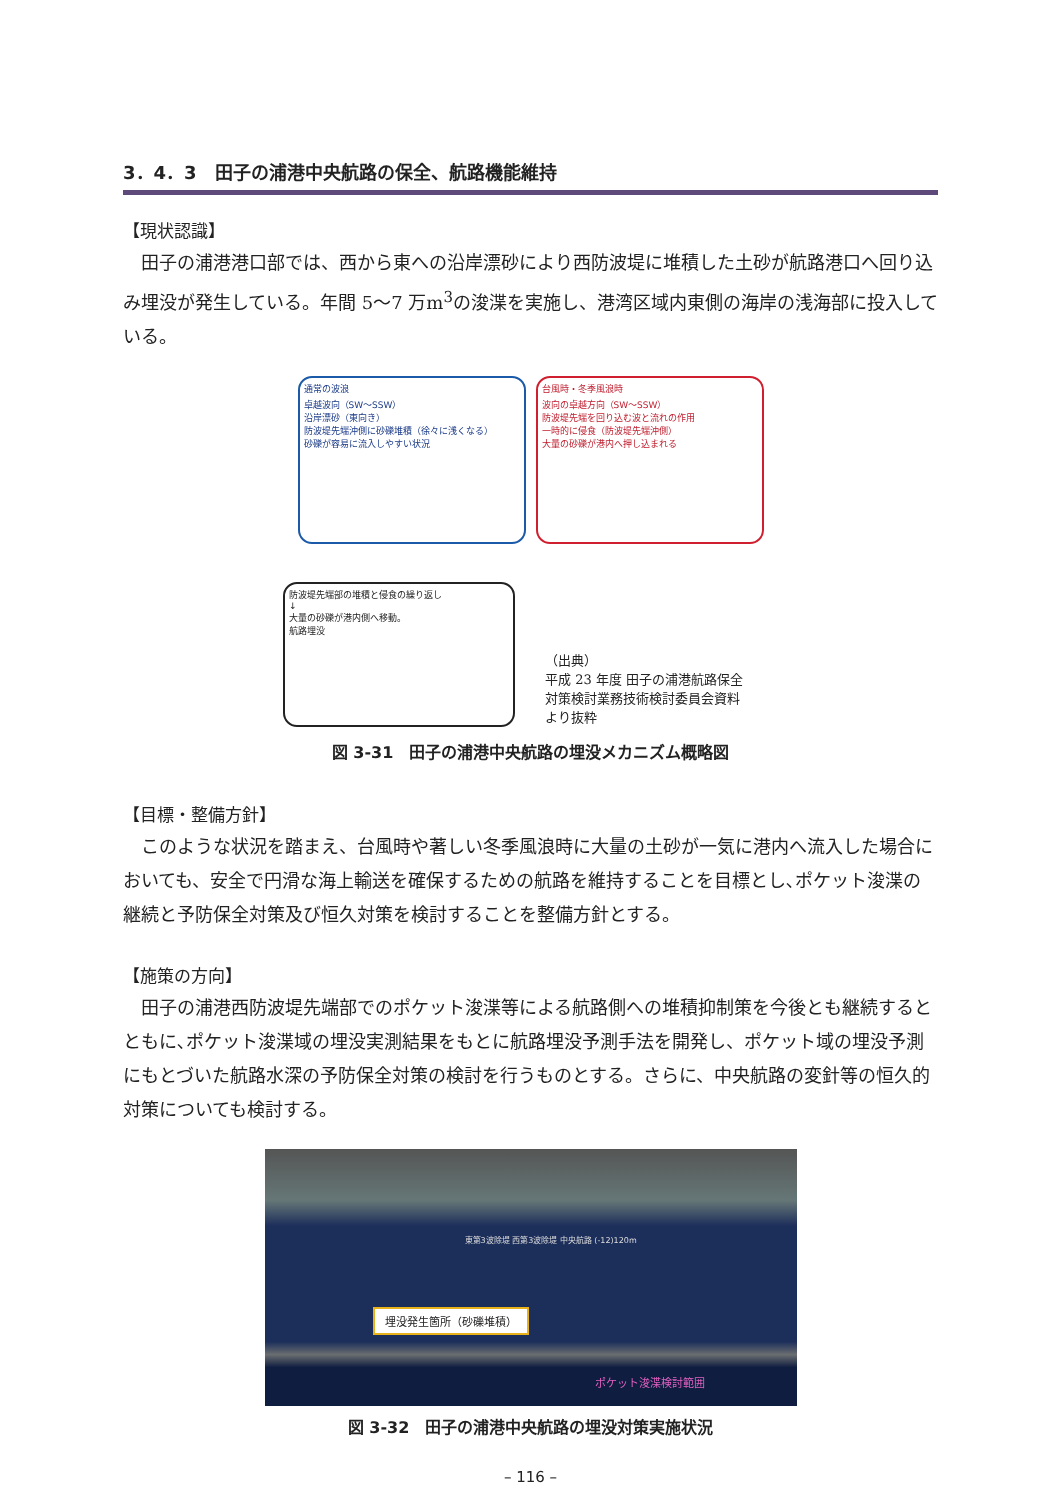3．4．3　田子の浦港中央航路の保全、航路機能維持
【現状認識】
田子の浦港港口部では、西から東への沿岸漂砂により西防波堤に堆積した土砂が航路港口へ回り込み埋没が発生している。年間 5〜7 万m<sup>3</sup>の浚渫を実施し、港湾区域内東側の海岸の浅海部に投入している。
通常の波浪
卓越波向（SW〜SSW）
沿岸漂砂（東向き）
防波堤先端沖側に砂礫堆積（徐々に浅くなる）
砂礫が容易に流入しやすい状況
台風時・冬季風浪時
波向の卓越方向（SW〜SSW）
防波堤先端を回り込む波と流れの作用
一時的に侵食（防波堤先端沖側）
大量の砂礫が港内へ押し込まれる
防波堤先端部の堆積と侵食の繰り返し
↓
大量の砂礫が港内側へ移動。
航路埋没
（出典）
平成 23 年度 田子の浦港航路保全
対策検討業務技術検討委員会資料
より抜粋
図 3-31　田子の浦港中央航路の埋没メカニズム概略図
【目標・整備方針】
このような状況を踏まえ、台風時や著しい冬季風浪時に大量の土砂が一気に港内へ流入した場合においても、安全で円滑な海上輸送を確保するための航路を維持することを目標とし､ポケット浚渫の継続と予防保全対策及び恒久対策を検討することを整備方針とする。
【施策の方向】
田子の浦港西防波堤先端部でのポケット浚渫等による航路側への堆積抑制策を今後とも継続するとともに､ポケット浚渫域の埋没実測結果をもとに航路埋没予測手法を開発し、ポケット域の埋没予測にもとづいた航路水深の予防保全対策の検討を行うものとする。さらに、中央航路の変針等の恒久的対策についても検討する。
東第3波除堤 西第3波除堤 中央航路 (-12)120m
埋没発生箇所（砂礫堆積）
ポケット浚渫検討範囲
図 3-32　田子の浦港中央航路の埋没対策実施状況
– 116 –